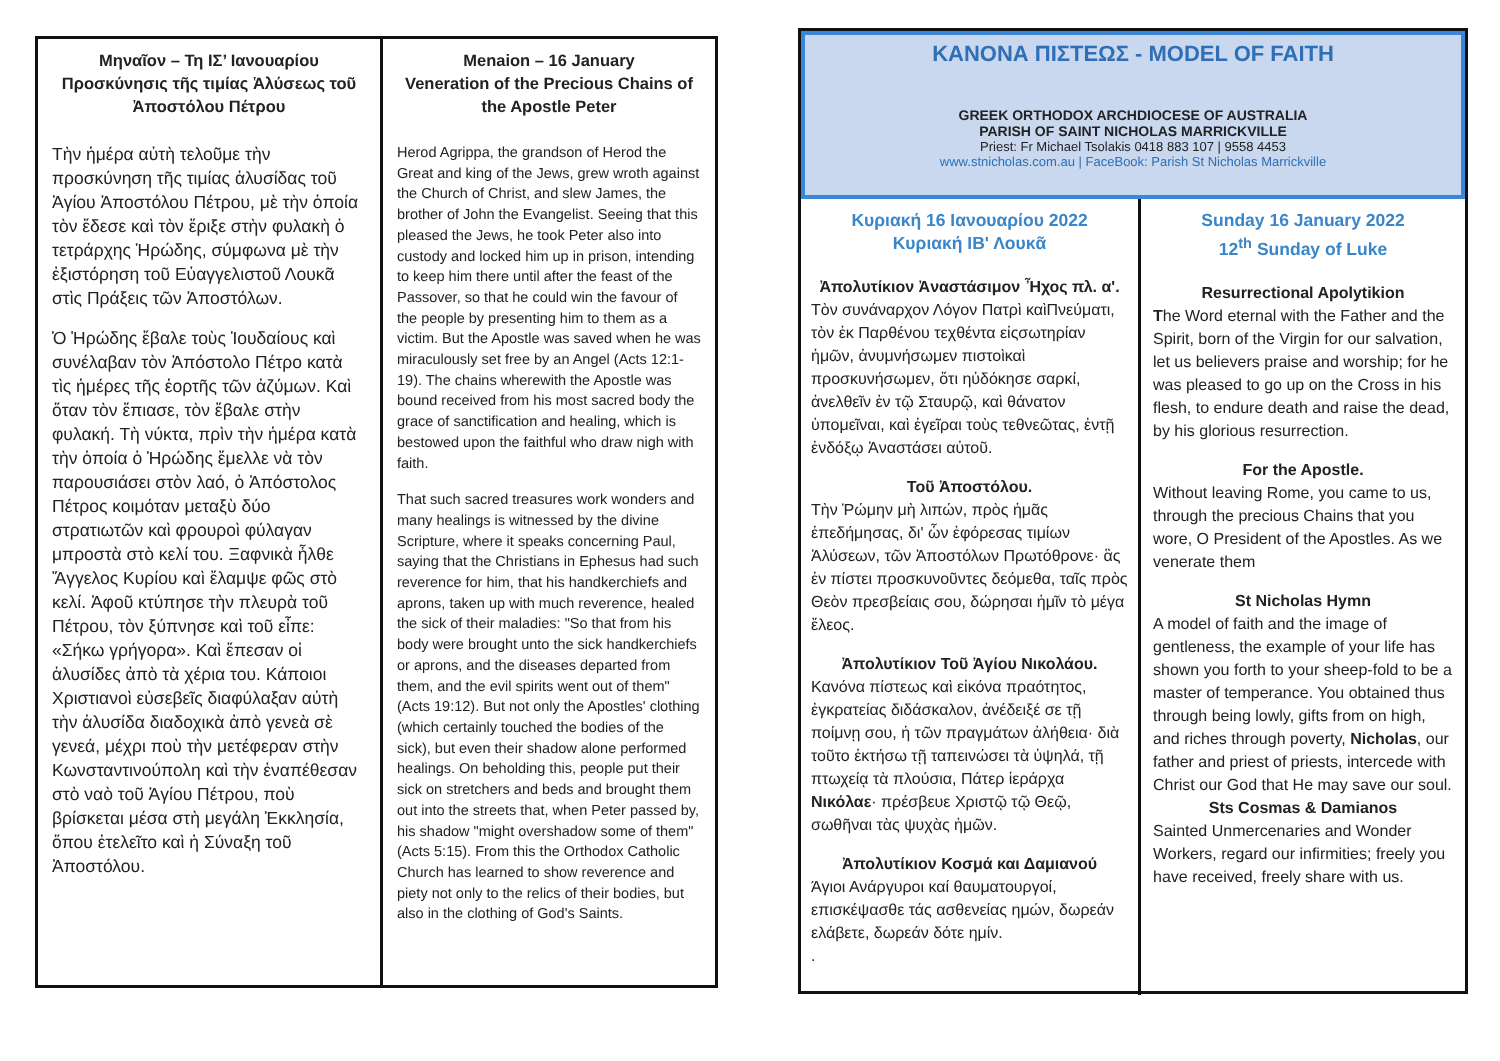Μηναῖον – Τη ΙΣ’ Ιανουαρίου Προσκύνησις τῆς τιμίας Ἁλύσεως τοῦ Ἀποστόλου Πέτρου
Τὴν ἡμέρα αὐτὴ τελοῦμε τὴν προσκύνηση τῆς τιμίας ἁλυσίδας τοῦ Ἁγίου Ἀποστόλου Πέτρου, μὲ τὴν ὁποία τὸν ἔδεσε καὶ τὸν ἔριξε στὴν φυλακὴ ὁ τετράρχης Ἡρώδης, σύμφωνα μὲ τὴν ἐξιστόρηση τοῦ Εὐαγγελιστοῦ Λουκᾶ στὶς Πράξεις τῶν Ἀποστόλων.
Ὁ Ἡρώδης ἔβαλε τοὺς Ἰουδαίους καὶ συνέλαβαν τὸν Ἀπόστολο Πέτρο κατὰ τὶς ἡμέρες τῆς ἑορτῆς τῶν ἀζύμων. Καὶ ὅταν τὸν ἔπιασε, τὸν ἔβαλε στὴν φυλακή. Τὴ νύκτα, πρὶν τὴν ἡμέρα κατὰ τὴν ὁποία ὁ Ἡρώδης ἔμελλε νὰ τὸν παρουσιάσει στὸν λαό, ὁ Ἀπόστολος Πέτρος κοιμόταν μεταξὺ δύο στρατιωτῶν καὶ φρουροὶ φύλαγαν μπροστὰ στὸ κελί του. Ξαφνικὰ ἦλθε Ἄγγελος Κυρίου καὶ ἔλαμψε φῶς στὸ κελί. Ἀφοῦ κτύπησε τὴν πλευρὰ τοῦ Πέτρου, τὸν ξύπνησε καὶ τοῦ εἶπε: «Σήκω γρήγορα». Καὶ ἔπεσαν οἱ ἁλυσίδες ἀπὸ τὰ χέρια του. Κάποιοι Χριστιανοὶ εὐσεβεῖς διαφύλαξαν αὐτὴ τὴν ἁλυσίδα διαδοχικὰ ἀπὸ γενεὰ σὲ γενεά, μέχρι ποὺ τὴν μετέφεραν στὴν Κωνσταντινούπολη καὶ τὴν ἐναπέθεσαν στὸ ναὸ τοῦ Ἁγίου Πέτρου, ποὺ βρίσκεται μέσα στὴ μεγάλη Ἐκκλησία, ὅπου ἐτελεῖτο καὶ ἡ Σύναξη τοῦ Ἀποστόλου.
Menaion – 16 January
Veneration of the Precious Chains of the Apostle Peter
Herod Agrippa, the grandson of Herod the Great and king of the Jews, grew wroth against the Church of Christ, and slew James, the brother of John the Evangelist. Seeing that this pleased the Jews, he took Peter also into custody and locked him up in prison, intending to keep him there until after the feast of the Passover, so that he could win the favour of the people by presenting him to them as a victim. But the Apostle was saved when he was miraculously set free by an Angel (Acts 12:1-19). The chains wherewith the Apostle was bound received from his most sacred body the grace of sanctification and healing, which is bestowed upon the faithful who draw nigh with faith.
That such sacred treasures work wonders and many healings is witnessed by the divine Scripture, where it speaks concerning Paul, saying that the Christians in Ephesus had such reverence for him, that his handkerchiefs and aprons, taken up with much reverence, healed the sick of their maladies: "So that from his body were brought unto the sick handkerchiefs or aprons, and the diseases departed from them, and the evil spirits went out of them" (Acts 19:12). But not only the Apostles' clothing (which certainly touched the bodies of the sick), but even their shadow alone performed healings. On beholding this, people put their sick on stretchers and beds and brought them out into the streets that, when Peter passed by, his shadow "might overshadow some of them"(Acts 5:15). From this the Orthodox Catholic Church has learned to show reverence and piety not only to the relics of their bodies, but also in the clothing of God's Saints.
ΚΑΝΟΝΑ ΠΙΣΤΕΩΣ - MODEL OF FAITH
GREEK ORTHODOX ARCHDIOCESE OF AUSTRALIA
PARISH OF SAINT NICHOLAS MARRICKVILLE
Priest: Fr Michael Tsolakis 0418 883 107 | 9558 4453
www.stnicholas.com.au | FaceBook: Parish St Nicholas Marrickville
Κυριακή 16 Ιανουαρίου 2022
Κυριακή ΙΒ' Λουκᾶ
Ἀπολυτίκιον Ἀναστάσιμον Ἦχος πλ. α'.
Τὸν συνάναρχον Λόγον Πατρὶ καὶΠνεύματι, τὸν ἐκ Παρθένου τεχθέντα εἰςσωτηρίαν ἡμῶν, ἀνυμνήσωμεν πιστοὶκαὶ προσκυνήσωμεν, ὅτι ηὐδόκησε σαρκί, ἀνελθεῖν ἐν τῷ Σταυρῷ, καὶ θάνατον ὑπομεῖναι, καὶ ἐγεῖραι τοὺς τεθνεῶτας, ἐντῇ ἐνδόξῳ Ἀναστάσει αὐτοῦ.
Τοῦ Ἀποστόλου.
Τὴν Ῥώμην μὴ λιπών, πρὸς ἡμᾶς ἐπεδήμησας, δι' ὧν ἐφόρεσας τιμίων Ἁλύσεων, τῶν Ἀποστόλων Πρωτόθρονε· ἃς ἐν πίστει προσκυνοῦντες δεόμεθα, ταῖς πρὸς Θεὸν πρεσβείαις σου, δώρησαι ἡμῖν τὸ μέγα ἔλεος.
Ἀπολυτίκιον Τοῦ Ἁγίου Νικολάου.
Κανόνα πίστεως καὶ εἰκόνα πραότητος, ἐγκρατείας διδάσκαλον, ἀνέδειξέ σε τῇ ποίμνῃ σου, ἡ τῶν πραγμάτων ἀλήθεια· διὰ τοῦτο ἐκτήσω τῇ ταπεινώσει τὰ ὑψηλά, τῇ πτωχείᾳ τὰ πλούσια, Πάτερ ἱεράρχα Νικόλαε· πρέσβευε Χριστῷ τῷ Θεῷ, σωθῆναι τὰς ψυχὰς ἡμῶν.
Ἀπολυτίκιον Κοσμά και Δαμιανού
Άγιοι Ανάργυροι καί θαυματουργοί, επισκέψασθε τάς ασθενείας ημών, δωρεάν ελάβετε, δωρεάν δότε ημίν.
.
Sunday 16 January 2022
12<sup>th</sup> Sunday of Luke
Resurrectional Apolytikion
The Word eternal with the Father and the Spirit, born of the Virgin for our salvation, let us believers praise and worship; for he was pleased to go up on the Cross in his flesh, to endure death and raise the dead, by his glorious resurrection.
For the Apostle.
Without leaving Rome, you came to us, through the precious Chains that you wore, O President of the Apostles. As we venerate them
St Nicholas Hymn
A model of faith and the image of gentleness, the example of your life has shown you forth to your sheep-fold to be a master of temperance. You obtained thus through being lowly, gifts from on high, and riches through poverty, Nicholas, our father and priest of priests, intercede with Christ our God that He may save our soul.
Sts Cosmas & Damianos
Sainted Unmercenaries and Wonder Workers, regard our infirmities; freely you have received, freely share with us.